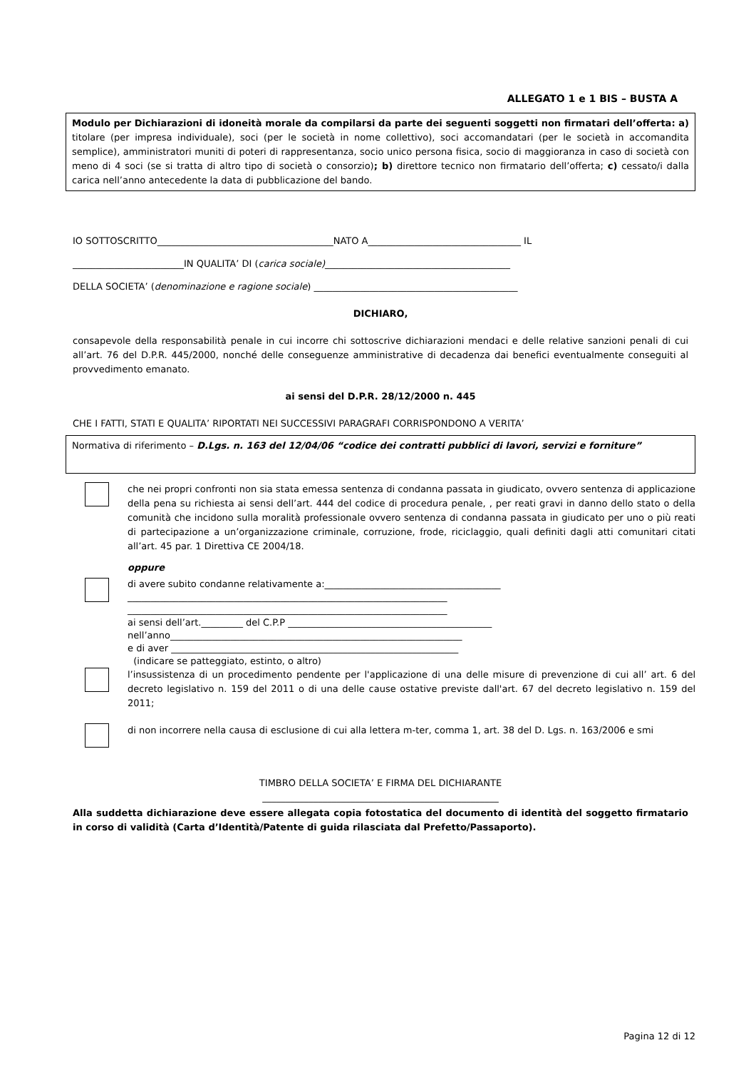ALLEGATO 1 e 1 BIS – BUSTA A
Modulo per Dichiarazioni di idoneità morale da compilarsi da parte dei seguenti soggetti non firmatari dell’offerta: a) titolare (per impresa individuale), soci (per le società in nome collettivo), soci accomandatari (per le società in accomandita semplice), amministratori muniti di poteri di rappresentanza, socio unico persona fisica, socio di maggioranza in caso di società con meno di 4 soci (se si tratta di altro tipo di società o consorzio); b) direttore tecnico non firmatario dell’offerta; c) cessato/i dalla carica nell’anno antecedente la data di pubblicazione del bando.
IO SOTTOSCRITTO______________________________________NATO A_________________________________ IL
________________________IN QUALITA’ DI (carica sociale)________________________________________
DELLA SOCIETA’ (denominazione e ragione sociale) ____________________________________________
DICHIARO,
consapevole della responsabilità penale in cui incorre chi sottoscrive dichiarazioni mendaci e delle relative sanzioni penali di cui all’art. 76 del D.P.R. 445/2000, nonché delle conseguenze amministrative di decadenza dai benefici eventualmente conseguiti al provvedimento emanato.
ai sensi del D.P.R. 28/12/2000 n. 445
CHE I FATTI, STATI E QUALITA’ RIPORTATI NEI SUCCESSIVI PARAGRAFI CORRISPONDONO A VERITA’
Normativa di riferimento – D.Lgs. n. 163 del 12/04/06 “codice dei contratti pubblici di lavori, servizi e forniture”
che nei propri confronti non sia stata emessa sentenza di condanna passata in giudicato, ovvero sentenza di applicazione della pena su richiesta ai sensi dell’art. 444 del codice di procedura penale, , per reati gravi in danno dello stato o della comunità che incidono sulla moralità professionale ovvero sentenza di condanna passata in giudicato per uno o più reati di partecipazione a un’organizzazione criminale, corruzione, frode, riciclaggio, quali definiti dagli atti comunitari citati all’art. 45 par. 1 Direttiva CE 2004/18.
oppure
di avere subito condanne relativamente a:______________________________________
_____________________________________________________________________
_____________________________________________________________________
ai sensi dell’art._________ del C.P.P ____________________________________________
nell’anno_______________________________________________________________
e di aver ______________________________________________________________
(indicare se patteggiato, estinto, o altro)
l’insussistenza di un procedimento pendente per l'applicazione di una delle misure di prevenzione di cui all’ art. 6 del decreto legislativo n. 159 del 2011 o di una delle cause ostative previste dall'art. 67 del decreto legislativo n. 159 del 2011;
di non incorrere nella causa di esclusione di cui alla lettera m-ter, comma 1, art. 38 del D. Lgs. n. 163/2006 e smi
TIMBRO DELLA SOCIETA’ E FIRMA DEL DICHIARANTE
___________________________________________________
Alla suddetta dichiarazione deve essere allegata copia fotostatica del documento di identità del soggetto firmatario in corso di validità (Carta d’Identità/Patente di guida rilasciata dal Prefetto/Passaporto).
Pagina 12 di 12